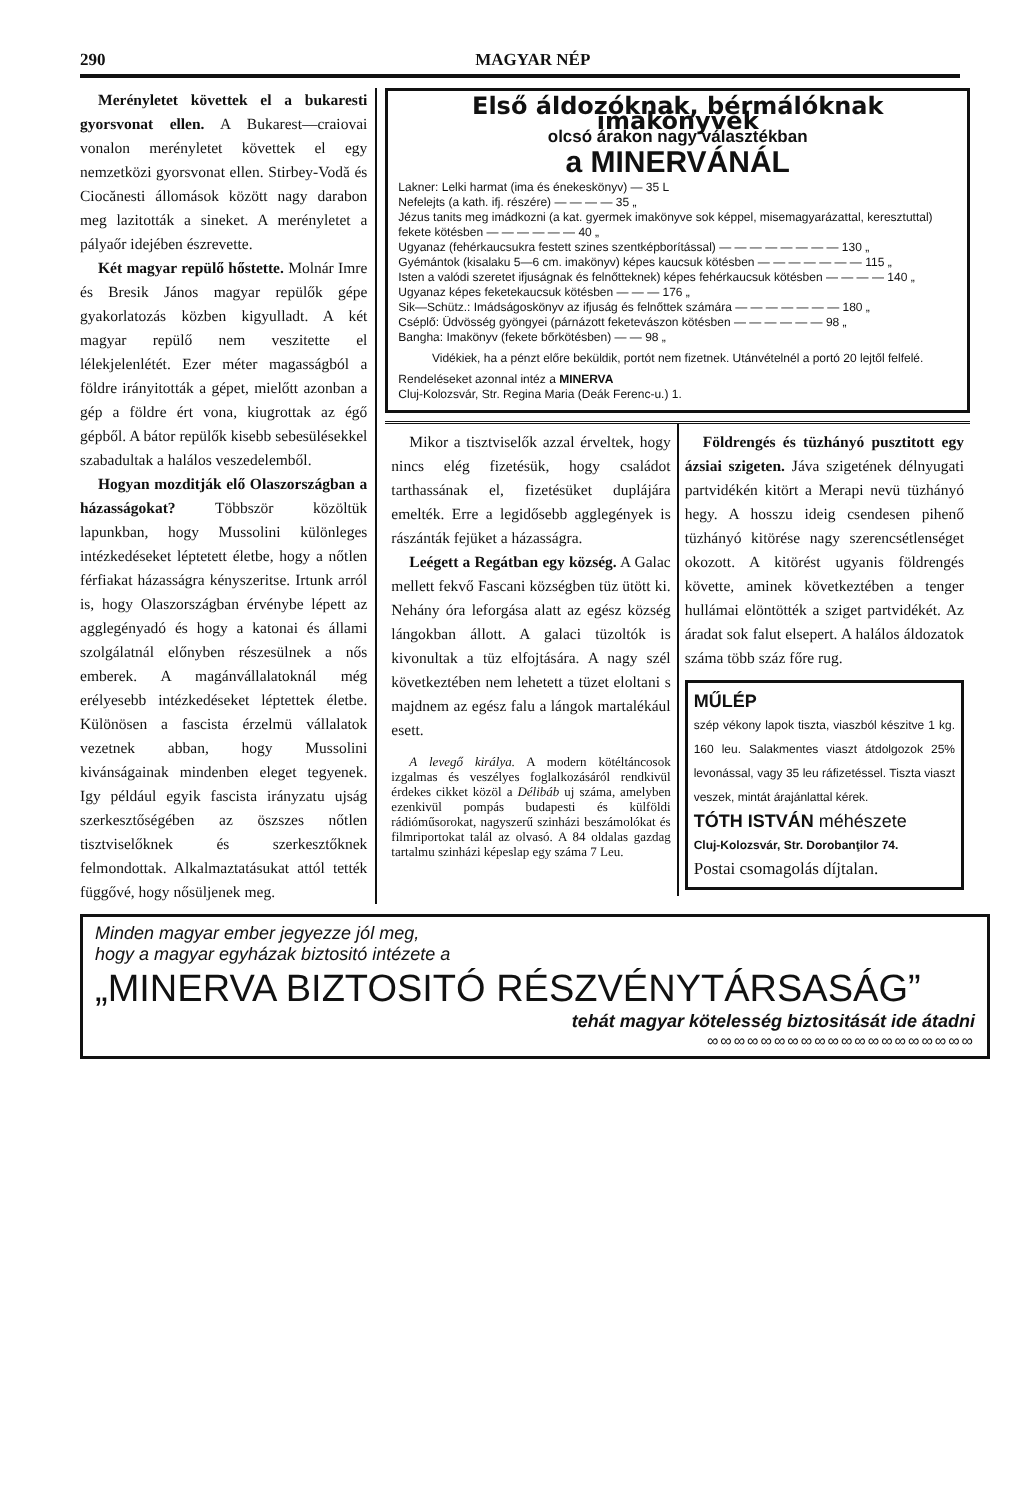290 MAGYAR NÉP
Merényletet követtek el a bukaresti gyorsvonat ellen. A Bukarest—craiovai vonalon merényletet követtek el egy nemzetközi gyorsvonat ellen. Stirbey-Vodă és Ciocănesti állomások között nagy darabon meg lazitották a sineket. A merényletet a pályaőr idejében észrevette.
Két magyar repülő hőstette. Molnár Imre és Bresik János magyar repülők gépe gyakorlatozás közben kigyulladt. A két magyar repülő nem veszitette el lélekjelenlétét. Ezer méter magasságból a földre irányitották a gépet, mielőtt azonban a gép a földre ért vona, kiugrottak az égő gépből. A bátor repülők kisebb sebesülésekkel szabadultak a halálos veszedelemből.
Hogyan mozditják elő Olaszországban a házasságokat? Többször közöltük lapunkban, hogy Mussolini különleges intézkedéseket léptetett életbe, hogy a nőtlen férfiakat házasságra kényszeritse. Irtunk arról is, hogy Olaszországban érvénybe lépett az agglegényadó és hogy a katonai és állami szolgálatnál előnyben részesülnek a nős emberek. A magánvállalatoknál még erélyesebb intézkedéseket léptettek életbe. Különösen a fascista érzelmü vállalatok vezetnek abban, hogy Mussolini kivánságainak mindenben eleget tegyenek. Igy például egyik fascista irányzatu ujság szerkesztőségében az öszszes nőtlen tisztviselőknek és szerkesztőknek felmondottak. Alkalmaztatásukat attól tették függővé, hogy nősüljenek meg.
Első áldozóknak, bérmálóknak imakönyvek
olcsó árakon nagy választékban
a MINERVÁNÁL
Lakner: Lelki harmat (ima és énekeskönyv) — 35 L
Nefelejts (a kath. ifj. részére) — — — — 35 „
Jézus tanits meg imádkozni (a kat. gyermek imakönyve sok képpel, misemagyarázattal, keresztuttal) fekete kötésben — — — — — — 40 „
Ugyanaz (fehérkaucsukra festett szines szentképborítással) — — — — — — — — 130 „
Gyémántok (kisalaku 5—6 cm. imakönyv) képes kaucsuk kötésben — — — — — — — 115 „
Isten a valódi szeretet ifjuságnak és felnőtteknek) képes fehérkaucsuk kötésben — — — — 140 „
Ugyanaz képes feketekaucsuk kötésben — — — 176 „
Sik—Schütz.: Imádságoskönyv az ifjuság és felnőttek számára — — — — — — — 180 „
Cséplő: Üdvösség gyöngyei (párnázott feketevászon kötésben — — — — — — 98 „
Bangha: Imakönyv (fekete bőrkötésben) — — 98 „
Vidékiek, ha a pénzt előre beküldik, portót nem fizetnek. Utánvételnél a portó 20 lejtől felfelé.
Rendeléseket azonnal intéz a MINERVA
Cluj-Kolozsvár, Str. Regina Maria (Deák Ferenc-u.) 1.
Mikor a tisztviselők azzal érveltek, hogy nincs elég fizetésük, hogy családot tarthassának el, fizetésüket duplájára emelték. Erre a legidősebb agglegények is rászánták fejüket a házasságra.
Leégett a Regátban egy község. A Galac mellett fekvő Fascani községben tüz ütött ki. Nehány óra leforgása alatt az egész község lángokban állott. A galaci tüzoltók is kivonultak a tüz elfojtására. A nagy szél következtében nem lehetett a tüzet eloltani s majdnem az egész falu a lángok martalékául esett.
A levegő királya. A modern kötéltáncosok izgalmas és veszélyes foglalkozásáról rendkivül érdekes cikket közöl a Délibáb uj száma, amelyben ezenkivül pompás budapesti és külföldi rádióműsorokat, nagyszerű szinházi beszámolókat és filmriportokat talál az olvasó. A 84 oldalas gazdag tartalmu szinházi képeslap egy száma 7 Leu.
Földrengés és tüzhányó pusztitott egy ázsiai szigeten. Jáva szigetének délnyugati partvidékén kitört a Merapi nevü tüzhányó hegy. A hosszu ideig csendesen pihenő tüzhányó kitörése nagy szerencsétlenséget okozott. A kitörést ugyanis földrengés követte, aminek következtében a tenger hullámai elöntötték a sziget partvidékét. Az áradat sok falut elsepert. A halálos áldozatok száma több száz főre rug.
MŰLÉP
szép vékony lapok tiszta, viaszból készitve 1 kg. 160 leu. Salakmentes viaszt átdolgozok 25% levonással, vagy 35 leu ráfizetéssel. Tiszta viaszt veszek, mintát árajánlattal kérek.
TÓTH ISTVÁN méhészete
Cluj-Kolozsvár, Str. Dorobanţilor 74.
Postai csomagolás díjtalan.
Minden magyar ember jegyezze jól meg,
hogy a magyar egyházak biztositó intézete a
„MINERVA BIZTOSITÓ RÉSZVÉNYTÁRSASÁG”
tehát magyar kötelesség biztositását ide átadni
∞∞∞∞∞∞∞∞∞∞∞∞∞∞∞∞∞∞∞∞